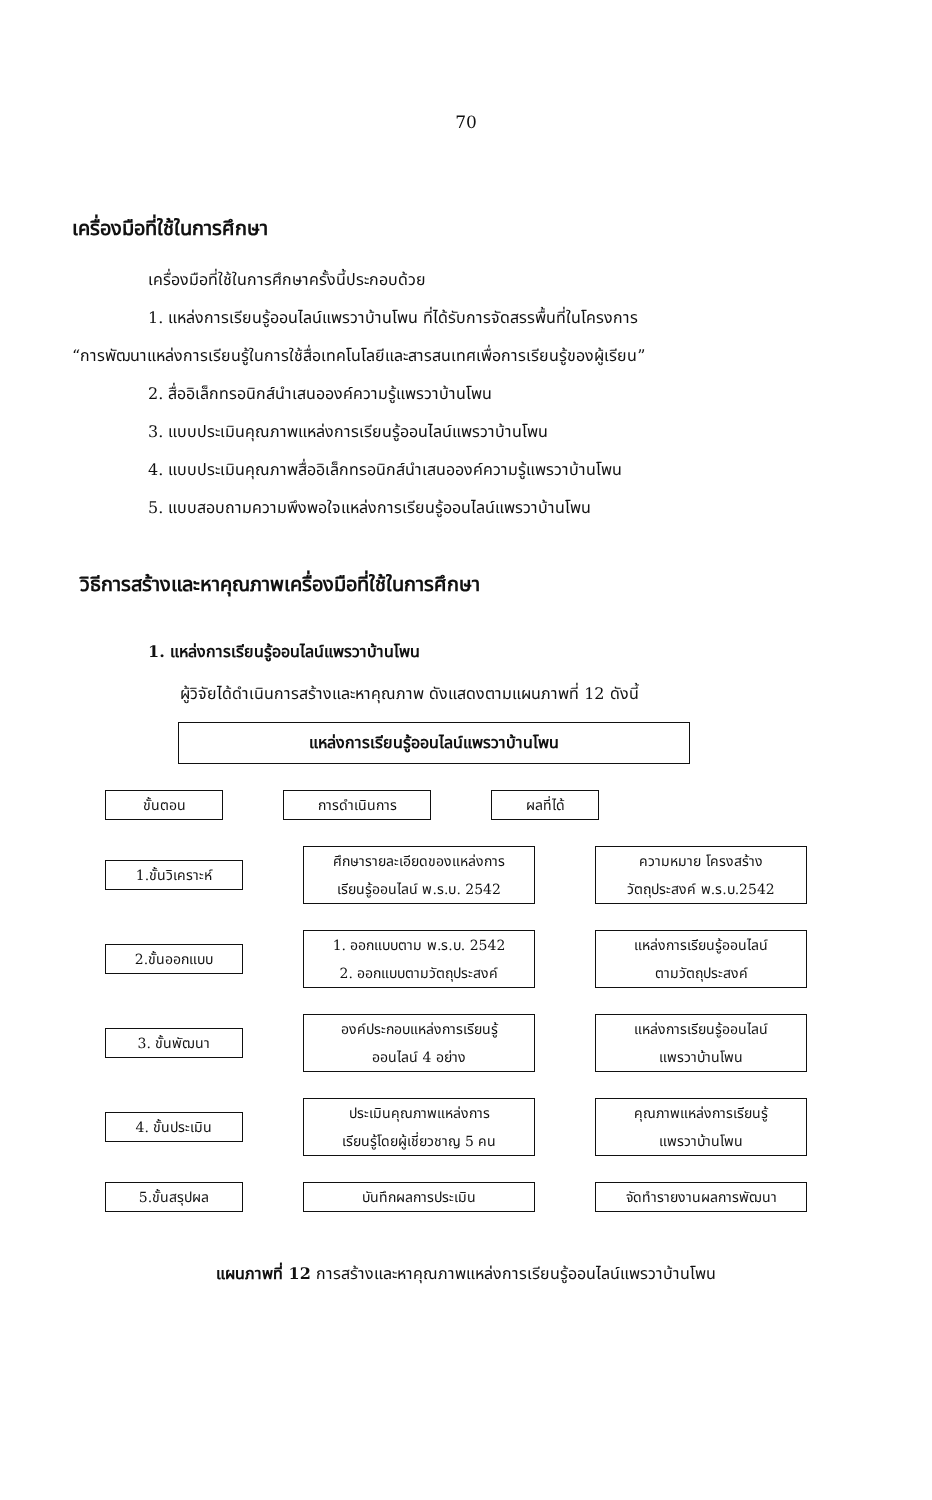70
เครื่องมือที่ใช้ในการศึกษา
เครื่องมือที่ใช้ในการศึกษาครั้งนี้ประกอบด้วย
1. แหล่งการเรียนรู้ออนไลน์แพรวาบ้านโพน ที่ได้รับการจัดสรรพื้นที่ในโครงการ
“การพัฒนาแหล่งการเรียนรู้ในการใช้สื่อเทคโนโลยีและสารสนเทศเพื่อการเรียนรู้ของผู้เรียน”
2. สื่ออิเล็กทรอนิกส์นำเสนอองค์ความรู้แพรวาบ้านโพน
3. แบบประเมินคุณภาพแหล่งการเรียนรู้ออนไลน์แพรวาบ้านโพน
4. แบบประเมินคุณภาพสื่ออิเล็กทรอนิกส์นำเสนอองค์ความรู้แพรวาบ้านโพน
5. แบบสอบถามความพึงพอใจแหล่งการเรียนรู้ออนไลน์แพรวาบ้านโพน
วิธีการสร้างและหาคุณภาพเครื่องมือที่ใช้ในการศึกษา
1. แหล่งการเรียนรู้ออนไลน์แพรวาบ้านโพน
ผู้วิจัยได้ดำเนินการสร้างและหาคุณภาพ ดังแสดงตามแผนภาพที่ 12 ดังนี้
แหล่งการเรียนรู้ออนไลน์แพรวาบ้านโพน
ขั้นตอน การดำเนินการ ผลที่ได้
1.ขั้นวิเคราะห์
ศึกษารายละเอียดของแหล่งการ
เรียนรู้ออนไลน์ พ.ร.บ. 2542
ความหมาย โครงสร้าง
วัตถุประสงค์ พ.ร.บ.2542
2.ขั้นออกแบบ
1. ออกแบบตาม พ.ร.บ. 2542
2. ออกแบบตามวัตถุประสงค์
แหล่งการเรียนรู้ออนไลน์
ตามวัตถุประสงค์
3. ขั้นพัฒนา
องค์ประกอบแหล่งการเรียนรู้
ออนไลน์ 4 อย่าง
แหล่งการเรียนรู้ออนไลน์
แพรวาบ้านโพน
4. ขั้นประเมิน
ประเมินคุณภาพแหล่งการ
เรียนรู้โดยผู้เชี่ยวชาญ 5 คน
คุณภาพแหล่งการเรียนรู้
แพรวาบ้านโพน
5.ขั้นสรุปผล บันทึกผลการประเมิน จัดทำรายงานผลการพัฒนา
แผนภาพที่ 12 การสร้างและหาคุณภาพแหล่งการเรียนรู้ออนไลน์แพรวาบ้านโพน